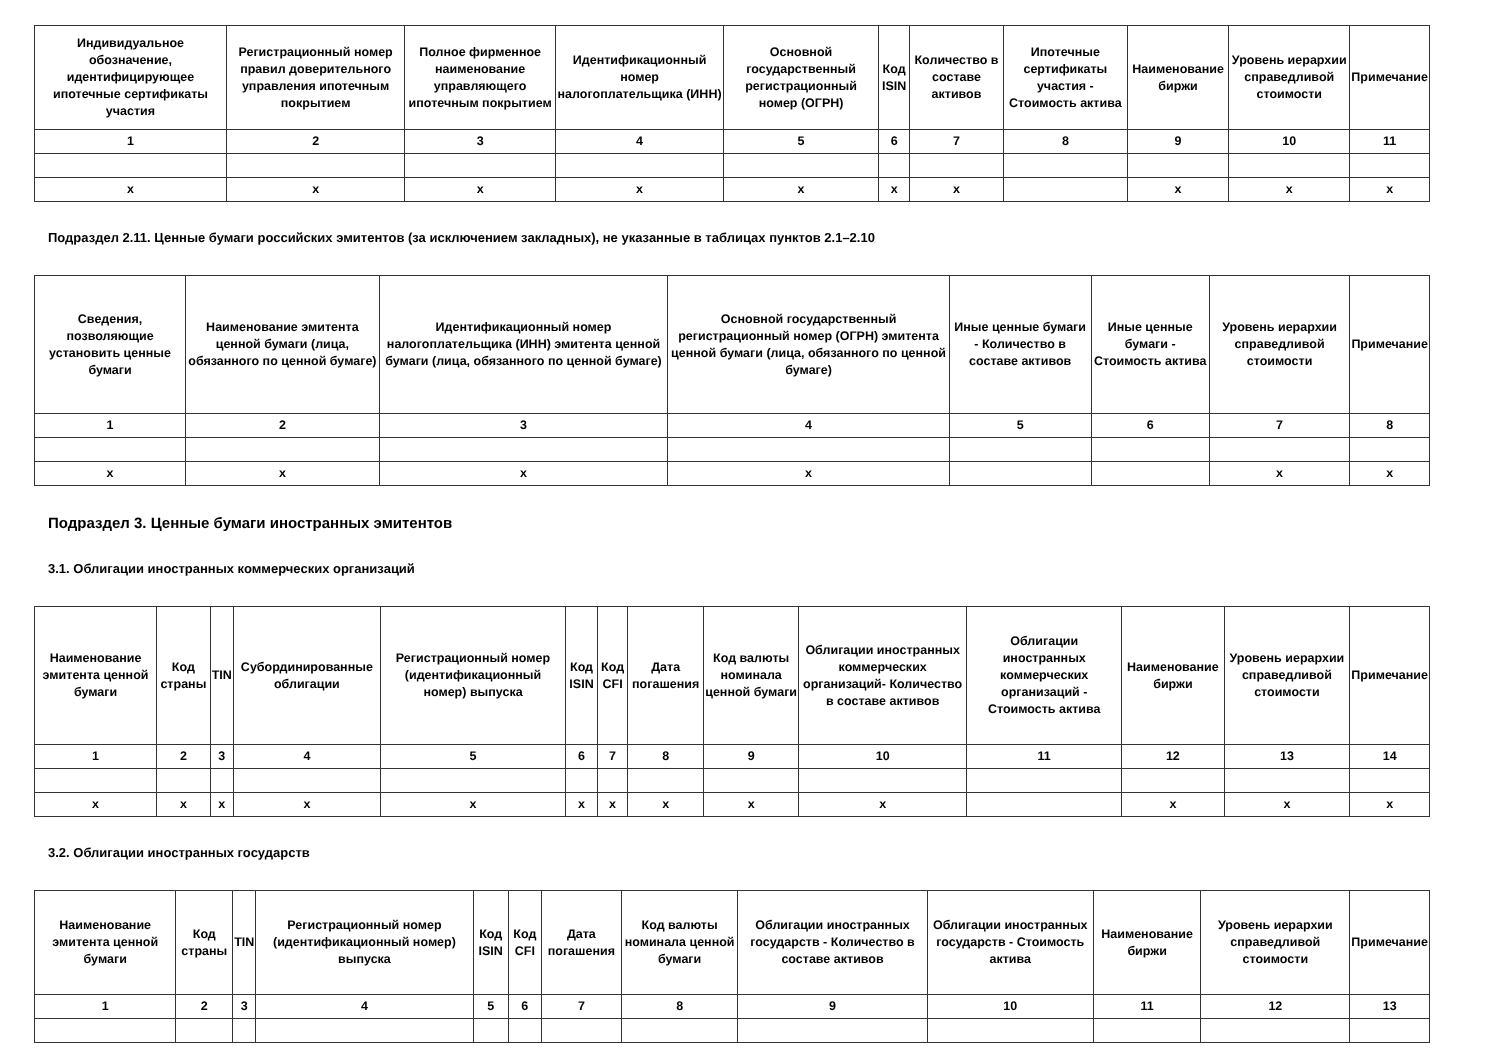| Индивидуальное обозначение, идентифицирующее ипотечные сертификаты участия | Регистрационный номер правил доверительного управления ипотечным покрытием | Полное фирменное наименование управляющего ипотечным покрытием | Идентификационный номер налогоплательщика (ИНН) | Основной государственный регистрационный номер (ОГРН) | Код ISIN | Количество в составе активов | Ипотечные сертификаты участия - Стоимость актива | Наименование биржи | Уровень иерархии справедливой стоимости | Примечание |
| --- | --- | --- | --- | --- | --- | --- | --- | --- | --- | --- |
| 1 | 2 | 3 | 4 | 5 | 6 | 7 | 8 | 9 | 10 | 11 |
| x | x | x | x | x | x | x | | x | x | x |
Подраздел 2.11. Ценные бумаги российских эмитентов (за исключением закладных), не указанные в таблицах пунктов 2.1–2.10
| Сведения, позволяющие установить ценные бумаги | Наименование эмитента ценной бумаги (лица, обязанного по ценной бумаге) | Идентификационный номер налогоплательщика (ИНН) эмитента ценной бумаги (лица, обязанного по ценной бумаге) | Основной государственный регистрационный номер (ОГРН) эмитента ценной бумаги (лица, обязанного по ценной бумаге) | Иные ценные бумаги - Количество в составе активов | Иные ценные бумаги - Стоимость актива | Уровень иерархии справедливой стоимости | Примечание |
| --- | --- | --- | --- | --- | --- | --- | --- |
| 1 | 2 | 3 | 4 | 5 | 6 | 7 | 8 |
| x | x | x | x | | | x | x |
Подраздел 3. Ценные бумаги иностранных эмитентов
3.1. Облигации иностранных коммерческих организаций
| Наименование эмитента ценной бумаги | Код страны | TIN | Субординированные облигации | Регистрационный номер (идентификационный номер) выпуска | Код ISIN | Код CFI | Дата погашения | Код валюты номинала ценной бумаги | Облигации иностранных коммерческих организаций- Количество в составе активов | Облигации иностранных коммерческих организаций - Стоимость актива | Наименование биржи | Уровень иерархии справедливой стоимости | Примечание |
| --- | --- | --- | --- | --- | --- | --- | --- | --- | --- | --- | --- | --- | --- |
| 1 | 2 | 3 | 4 | 5 | 6 | 7 | 8 | 9 | 10 | 11 | 12 | 13 | 14 |
| x | x | x | x | x | x | x | x | x | x | | x | x | x |
3.2. Облигации иностранных государств
| Наименование эмитента ценной бумаги | Код страны | TIN | Регистрационный номер (идентификационный номер) выпуска | Код ISIN | Код CFI | Дата погашения | Код валюты номинала ценной бумаги | Облигации иностранных государств - Количество в составе активов | Облигации иностранных государств - Стоимость актива | Наименование биржи | Уровень иерархии справедливой стоимости | Примечание |
| --- | --- | --- | --- | --- | --- | --- | --- | --- | --- | --- | --- | --- |
| 1 | 2 | 3 | 4 | 5 | 6 | 7 | 8 | 9 | 10 | 11 | 12 | 13 |